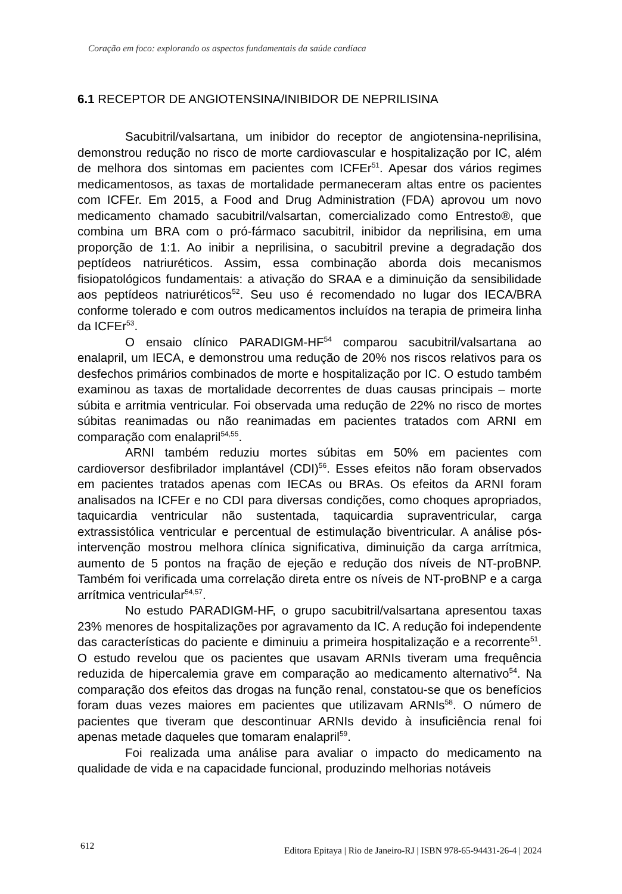Coração em foco: explorando os aspectos fundamentais da saúde cardíaca
6.1 RECEPTOR DE ANGIOTENSINA/INIBIDOR DE NEPRILISINA
Sacubitril/valsartana, um inibidor do receptor de angiotensina-neprilisina, demonstrou redução no risco de morte cardiovascular e hospitalização por IC, além de melhora dos sintomas em pacientes com ICFEr<sup>51</sup>. Apesar dos vários regimes medicamentosos, as taxas de mortalidade permaneceram altas entre os pacientes com ICFEr. Em 2015, a Food and Drug Administration (FDA) aprovou um novo medicamento chamado sacubitril/valsartan, comercializado como Entresto®, que combina um BRA com o pró-fármaco sacubitril, inibidor da neprilisina, em uma proporção de 1:1. Ao inibir a neprilisina, o sacubitril previne a degradação dos peptídeos natriuréticos. Assim, essa combinação aborda dois mecanismos fisiopatológicos fundamentais: a ativação do SRAA e a diminuição da sensibilidade aos peptídeos natriuréticos<sup>52</sup>. Seu uso é recomendado no lugar dos IECA/BRA conforme tolerado e com outros medicamentos incluídos na terapia de primeira linha da ICFEr<sup>53</sup>.
O ensaio clínico PARADIGM-HF<sup>54</sup> comparou sacubitril/valsartana ao enalapril, um IECA, e demonstrou uma redução de 20% nos riscos relativos para os desfechos primários combinados de morte e hospitalização por IC. O estudo também examinou as taxas de mortalidade decorrentes de duas causas principais – morte súbita e arritmia ventricular. Foi observada uma redução de 22% no risco de mortes súbitas reanimadas ou não reanimadas em pacientes tratados com ARNI em comparação com enalapril<sup>54,55</sup>.
ARNI também reduziu mortes súbitas em 50% em pacientes com cardioversor desfibrilador implantável (CDI)<sup>56</sup>. Esses efeitos não foram observados em pacientes tratados apenas com IECAs ou BRAs. Os efeitos da ARNI foram analisados na ICFEr e no CDI para diversas condições, como choques apropriados, taquicardia ventricular não sustentada, taquicardia supraventricular, carga extrassistólica ventricular e percentual de estimulação biventricular. A análise pós-intervenção mostrou melhora clínica significativa, diminuição da carga arrítmica, aumento de 5 pontos na fração de ejeção e redução dos níveis de NT-proBNP. Também foi verificada uma correlação direta entre os níveis de NT-proBNP e a carga arrítmica ventricular<sup>54,57</sup>.
No estudo PARADIGM-HF, o grupo sacubitril/valsartana apresentou taxas 23% menores de hospitalizações por agravamento da IC. A redução foi independente das características do paciente e diminuiu a primeira hospitalização e a recorrente<sup>51</sup>. O estudo revelou que os pacientes que usavam ARNIs tiveram uma frequência reduzida de hipercalemia grave em comparação ao medicamento alternativo<sup>54</sup>. Na comparação dos efeitos das drogas na função renal, constatou-se que os benefícios foram duas vezes maiores em pacientes que utilizavam ARNIs<sup>58</sup>. O número de pacientes que tiveram que descontinuar ARNIs devido à insuficiência renal foi apenas metade daqueles que tomaram enalapril<sup>59</sup>.
Foi realizada uma análise para avaliar o impacto do medicamento na qualidade de vida e na capacidade funcional, produzindo melhorias notáveis
612 Editora Epitaya | Rio de Janeiro-RJ | ISBN 978-65-94431-26-4 | 2024